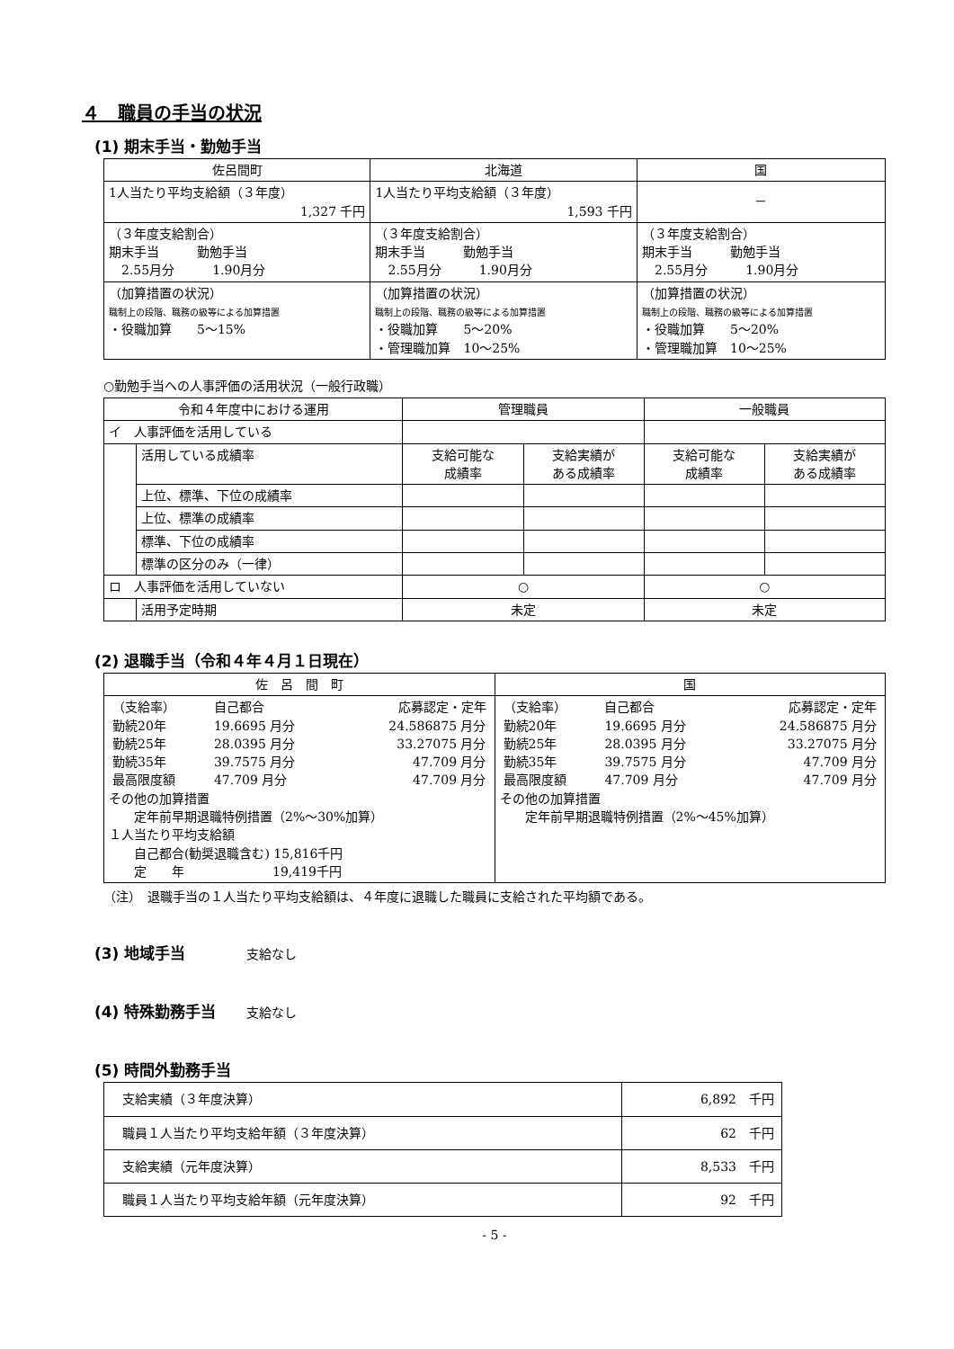４　職員の手当の状況
(1) 期末手当・勤勉手当
| 佐呂間町 | 北海道 | 国 |
| --- | --- | --- |
| 1人当たり平均支給額（３年度） 1,327 千円 | 1人当たり平均支給額（３年度） 1,593 千円 | － |
| （３年度支給割合） 期末手当 勤勉手当 2.55月分 1.90月分 | （３年度支給割合） 期末手当 勤勉手当 2.55月分 1.90月分 | （３年度支給割合） 期末手当 勤勉手当 2.55月分 1.90月分 |
| （加算措置の状況） 職制上の段階、職務の級等による加算措置 ・役職加算 5～15% | （加算措置の状況） 職制上の段階、職務の級等による加算措置 ・役職加算 5～20% ・管理職加算 10～25% | （加算措置の状況） 職制上の段階、職務の級等による加算措置 ・役職加算 5～20% ・管理職加算 10～25% |
○勤勉手当への人事評価の活用状況（一般行政職）
| 令和４年度中における運用 | | 管理職員 | | 一般職員 | |
| --- | --- | --- | --- | --- | --- |
| イ 人事評価を活用している | | | | | |
| | 活用している成績率 | 支給可能な 成績率 | 支給実績が ある成績率 | 支給可能な 成績率 | 支給実績が ある成績率 |
| | 上位、標準、下位の成績率 | | | | |
| | 上位、標準の成績率 | | | | |
| | 標準、下位の成績率 | | | | |
| | 標準の区分のみ（一律） | | | | |
| ロ 人事評価を活用していない | | ○ | | ○ | |
| | 活用予定時期 | 未定 | | 未定 | |
(2) 退職手当（令和４年４月１日現在）
| 佐 呂 間 町 | 国 |
| --- | --- |
| / （支給率） / 自己都合 / 応募認定・定年 / / 勤続20年 / 19.6695 月分 / 24.586875 月分 / / 勤続25年 / 28.0395 月分 / 33.27075 月分 / / 勤続35年 / 39.7575 月分 / 47.709 月分 / / 最高限度額 / 47.709 月分 / 47.709 月分 / その他の加算措置 定年前早期退職特例措置（2%～30%加算） １人当たり平均支給額 自己都合(勧奨退職含む) 15,816千円 定 年 19,419千円 | / （支給率） / 自己都合 / 応募認定・定年 / / 勤続20年 / 19.6695 月分 / 24.586875 月分 / / 勤続25年 / 28.0395 月分 / 33.27075 月分 / / 勤続35年 / 39.7575 月分 / 47.709 月分 / / 最高限度額 / 47.709 月分 / 47.709 月分 / その他の加算措置 定年前早期退職特例措置（2%～45%加算） |
（注）　退職手当の１人当たり平均支給額は、４年度に退職した職員に支給された平均額である。
(3) 地域手当　　　　支給なし
(4) 特殊勤務手当　　支給なし
(5) 時間外勤務手当
| 支給実績（３年度決算） | 6,892 千円 |
| 職員１人当たり平均支給年額（３年度決算） | 62 千円 |
| 支給実績（元年度決算） | 8,533 千円 |
| 職員１人当たり平均支給年額（元年度決算） | 92 千円 |
- 5 -